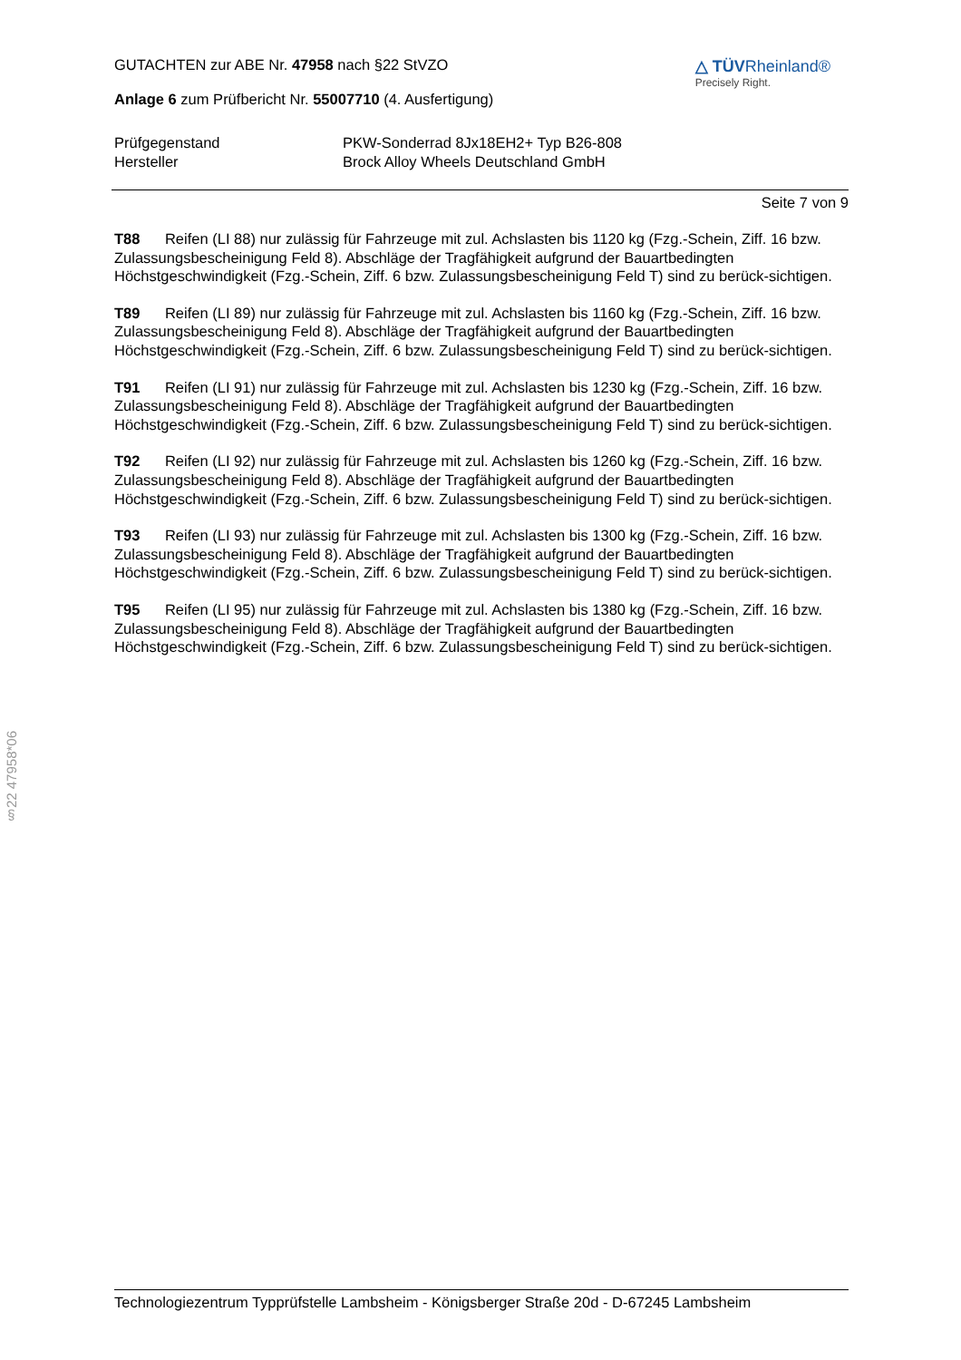GUTACHTEN zur ABE Nr. 47958 nach §22 StVZO
Anlage 6 zum Prüfbericht Nr. 55007710 (4. Ausfertigung)
△ TÜVRheinland®
Precisely Right.
Prüfgegenstand
PKW-Sonderrad 8Jx18EH2+ Typ B26-808
Hersteller
Brock Alloy Wheels Deutschland GmbH
Seite 7 von 9
T88 Reifen (LI 88) nur zulässig für Fahrzeuge mit zul. Achslasten bis 1120 kg (Fzg.-Schein, Ziff. 16 bzw. Zulassungsbescheinigung Feld 8). Abschläge der Tragfähigkeit aufgrund der Bauartbedingten Höchstgeschwindigkeit (Fzg.-Schein, Ziff. 6 bzw. Zulassungsbescheinigung Feld T) sind zu berück-sichtigen.
T89 Reifen (LI 89) nur zulässig für Fahrzeuge mit zul. Achslasten bis 1160 kg (Fzg.-Schein, Ziff. 16 bzw. Zulassungsbescheinigung Feld 8). Abschläge der Tragfähigkeit aufgrund der Bauartbedingten Höchstgeschwindigkeit (Fzg.-Schein, Ziff. 6 bzw. Zulassungsbescheinigung Feld T) sind zu berück-sichtigen.
T91 Reifen (LI 91) nur zulässig für Fahrzeuge mit zul. Achslasten bis 1230 kg (Fzg.-Schein, Ziff. 16 bzw. Zulassungsbescheinigung Feld 8). Abschläge der Tragfähigkeit aufgrund der Bauartbedingten Höchstgeschwindigkeit (Fzg.-Schein, Ziff. 6 bzw. Zulassungsbescheinigung Feld T) sind zu berück-sichtigen.
T92 Reifen (LI 92) nur zulässig für Fahrzeuge mit zul. Achslasten bis 1260 kg (Fzg.-Schein, Ziff. 16 bzw. Zulassungsbescheinigung Feld 8). Abschläge der Tragfähigkeit aufgrund der Bauartbedingten Höchstgeschwindigkeit (Fzg.-Schein, Ziff. 6 bzw. Zulassungsbescheinigung Feld T) sind zu berück-sichtigen.
T93 Reifen (LI 93) nur zulässig für Fahrzeuge mit zul. Achslasten bis 1300 kg (Fzg.-Schein, Ziff. 16 bzw. Zulassungsbescheinigung Feld 8). Abschläge der Tragfähigkeit aufgrund der Bauartbedingten Höchstgeschwindigkeit (Fzg.-Schein, Ziff. 6 bzw. Zulassungsbescheinigung Feld T) sind zu berück-sichtigen.
T95 Reifen (LI 95) nur zulässig für Fahrzeuge mit zul. Achslasten bis 1380 kg (Fzg.-Schein, Ziff. 16 bzw. Zulassungsbescheinigung Feld 8). Abschläge der Tragfähigkeit aufgrund der Bauartbedingten Höchstgeschwindigkeit (Fzg.-Schein, Ziff. 6 bzw. Zulassungsbescheinigung Feld T) sind zu berück-sichtigen.
§22 47958*06
Technologiezentrum Typprüfstelle Lambsheim - Königsberger Straße 20d - D-67245 Lambsheim